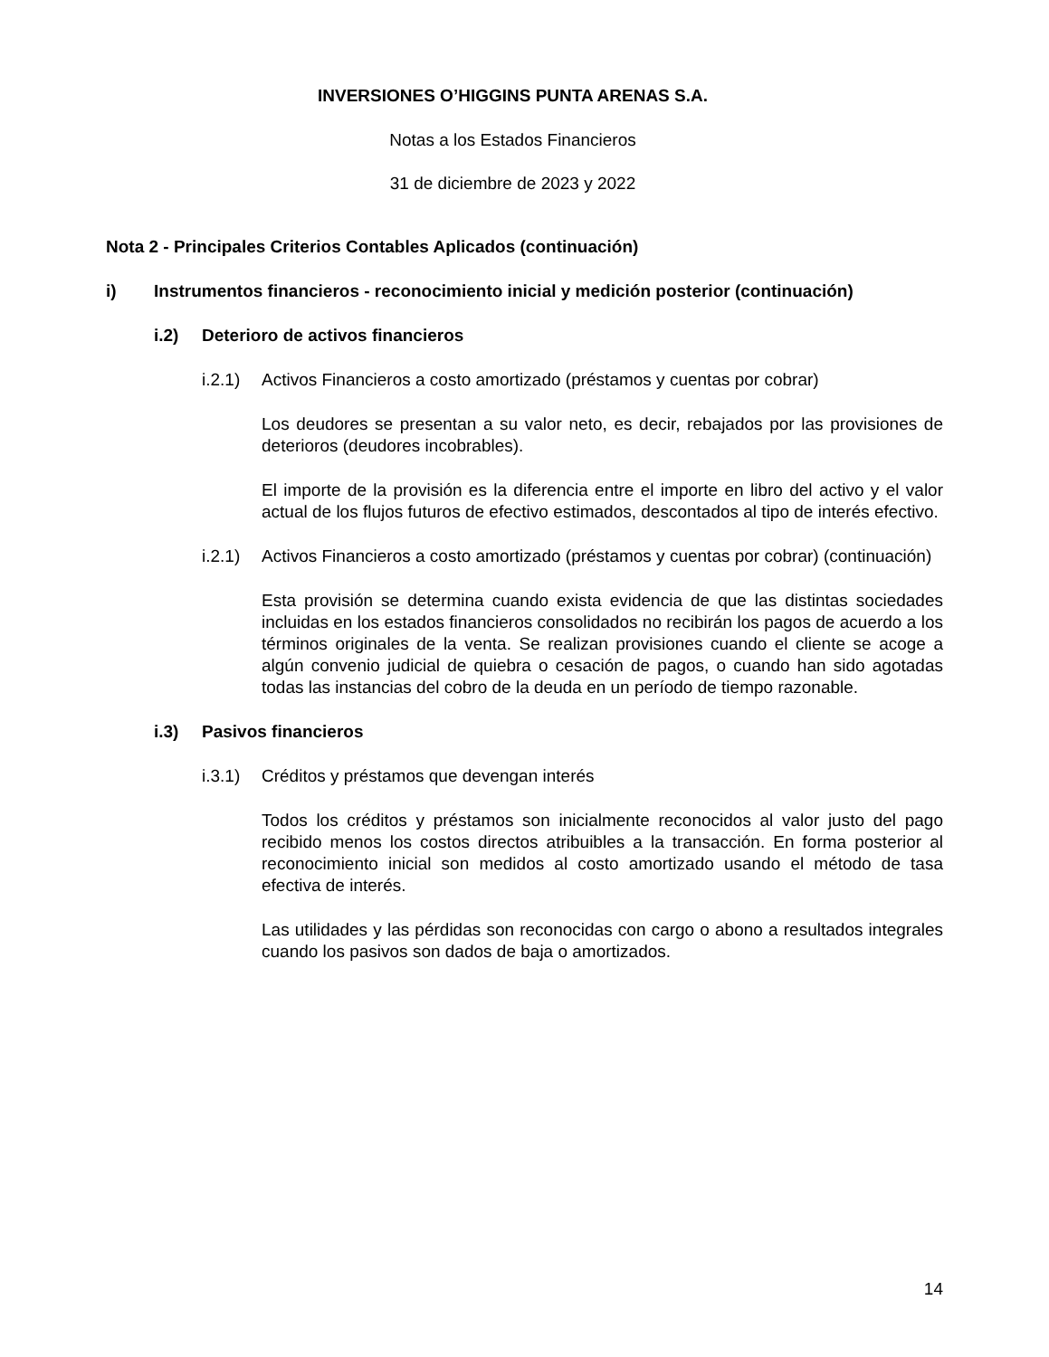INVERSIONES O’HIGGINS PUNTA ARENAS S.A.
Notas a los Estados Financieros
31 de diciembre de 2023 y 2022
Nota 2 - Principales Criterios Contables Aplicados (continuación)
i) Instrumentos financieros - reconocimiento inicial y medición posterior (continuación)
i.2) Deterioro de activos financieros
i.2.1) Activos Financieros a costo amortizado (préstamos y cuentas por cobrar)
Los deudores se presentan a su valor neto, es decir, rebajados por las provisiones de deterioros (deudores incobrables).
El importe de la provisión es la diferencia entre el importe en libro del activo y el valor actual de los flujos futuros de efectivo estimados, descontados al tipo de interés efectivo.
i.2.1) Activos Financieros a costo amortizado (préstamos y cuentas por cobrar) (continuación)
Esta provisión se determina cuando exista evidencia de que las distintas sociedades incluidas en los estados financieros consolidados no recibirán los pagos de acuerdo a los términos originales de la venta. Se realizan provisiones cuando el cliente se acoge a algún convenio judicial de quiebra o cesación de pagos, o cuando han sido agotadas todas las instancias del cobro de la deuda en un período de tiempo razonable.
i.3) Pasivos financieros
i.3.1) Créditos y préstamos que devengan interés
Todos los créditos y préstamos son inicialmente reconocidos al valor justo del pago recibido menos los costos directos atribuibles a la transacción. En forma posterior al reconocimiento inicial son medidos al costo amortizado usando el método de tasa efectiva de interés.
Las utilidades y las pérdidas son reconocidas con cargo o abono a resultados integrales cuando los pasivos son dados de baja o amortizados.
14